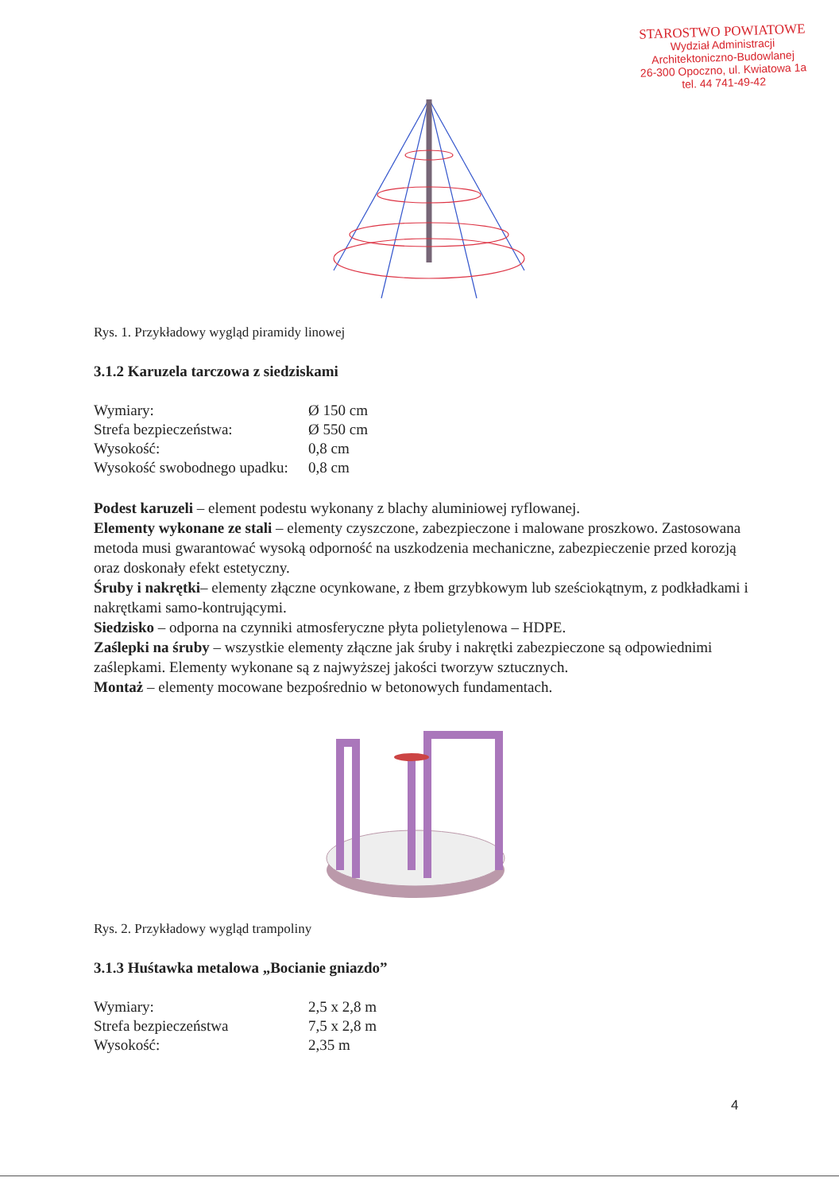STAROSTWO POWIATOWE
Wydział Administracji
Architektoniczno-Budowlanej
26-300 Opoczno, ul. Kwiatowa 1a
tel. 44 741-49-42
Rys. 1. Przykładowy wygląd piramidy linowej
3.1.2 Karuzela tarczowa z siedziskami
| Wymiary: | Ø 150 cm |
| Strefa bezpieczeństwa: | Ø 550 cm |
| Wysokość: | 0,8 cm |
| Wysokość swobodnego upadku: | 0,8 cm |
Podest karuzeli – element podestu wykonany z blachy aluminiowej ryflowanej.
Elementy wykonane ze stali – elementy czyszczone, zabezpieczone i malowane proszkowo. Zastosowana metoda musi gwarantować wysoką odporność na uszkodzenia mechaniczne, zabezpieczenie przed korozją oraz doskonały efekt estetyczny.
Śruby i nakrętki– elementy złączne ocynkowane, z łbem grzybkowym lub sześciokątnym, z podkładkami i nakrętkami samo-kontrującymi.
Siedzisko – odporna na czynniki atmosferyczne płyta polietylenowa – HDPE.
Zaślepki na śruby – wszystkie elementy złączne jak śruby i nakrętki zabezpieczone są odpowiednimi zaślepkami. Elementy wykonane są z najwyższej jakości tworzyw sztucznych.
Montaż – elementy mocowane bezpośrednio w betonowych fundamentach.
Rys. 2. Przykładowy wygląd trampoliny
3.1.3 Huśtawka metalowa „Bocianie gniazdo”
| Wymiary: | 2,5 x 2,8 m |
| Strefa bezpieczeństwa | 7,5 x 2,8 m |
| Wysokość: | 2,35 m |
4